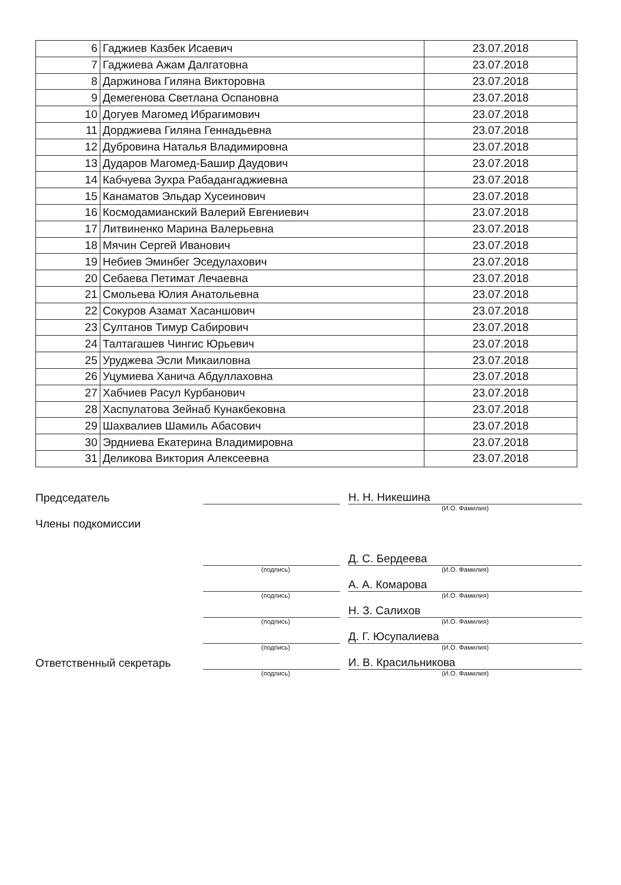| 6 | Гаджиев Казбек Исаевич | 23.07.2018 |
| 7 | Гаджиева Ажам Далгатовна | 23.07.2018 |
| 8 | Даржинова Гиляна Викторовна | 23.07.2018 |
| 9 | Демегенова Светлана Оспановна | 23.07.2018 |
| 10 | Догуев Магомед Ибрагимович | 23.07.2018 |
| 11 | Дорджиева Гиляна Геннадьевна | 23.07.2018 |
| 12 | Дубровина Наталья Владимировна | 23.07.2018 |
| 13 | Дударов Магомед-Башир Даудович | 23.07.2018 |
| 14 | Кабчуева Зухра Рабадангаджиевна | 23.07.2018 |
| 15 | Канаматов Эльдар Хусеинович | 23.07.2018 |
| 16 | Космодамианский Валерий Евгениевич | 23.07.2018 |
| 17 | Литвиненко Марина Валерьевна | 23.07.2018 |
| 18 | Мячин Сергей Иванович | 23.07.2018 |
| 19 | Небиев Эминбег Эседулахович | 23.07.2018 |
| 20 | Себаева Петимат Лечаевна | 23.07.2018 |
| 21 | Смольева Юлия Анатольевна | 23.07.2018 |
| 22 | Сокуров Азамат Хасаншович | 23.07.2018 |
| 23 | Султанов Тимур Сабирович | 23.07.2018 |
| 24 | Талтагашев Чингис Юрьевич | 23.07.2018 |
| 25 | Уруджева Эсли Микаиловна | 23.07.2018 |
| 26 | Уцумиева Ханича Абдуллаховна | 23.07.2018 |
| 27 | Хабчиев Расул Курбанович | 23.07.2018 |
| 28 | Хаспулатова Зейнаб Кунакбековна | 23.07.2018 |
| 29 | Шахвалиев Шамиль Абасович | 23.07.2018 |
| 30 | Эрдниева Екатерина Владимировна | 23.07.2018 |
| 31 | Деликова Виктория Алексеевна | 23.07.2018 |
Председатель
Н. Н. Никешина
(И.О. Фамилия)
Члены подкомиссии
Д. С. Бердеева
(подпись) (И.О. Фамилия)
А. А. Комарова
(подпись) (И.О. Фамилия)
Н. З. Салихов
(подпись) (И.О. Фамилия)
Д. Г. Юсупалиева
(подпись) (И.О. Фамилия)
Ответственный секретарь
И. В. Красильникова
(подпись) (И.О. Фамилия)